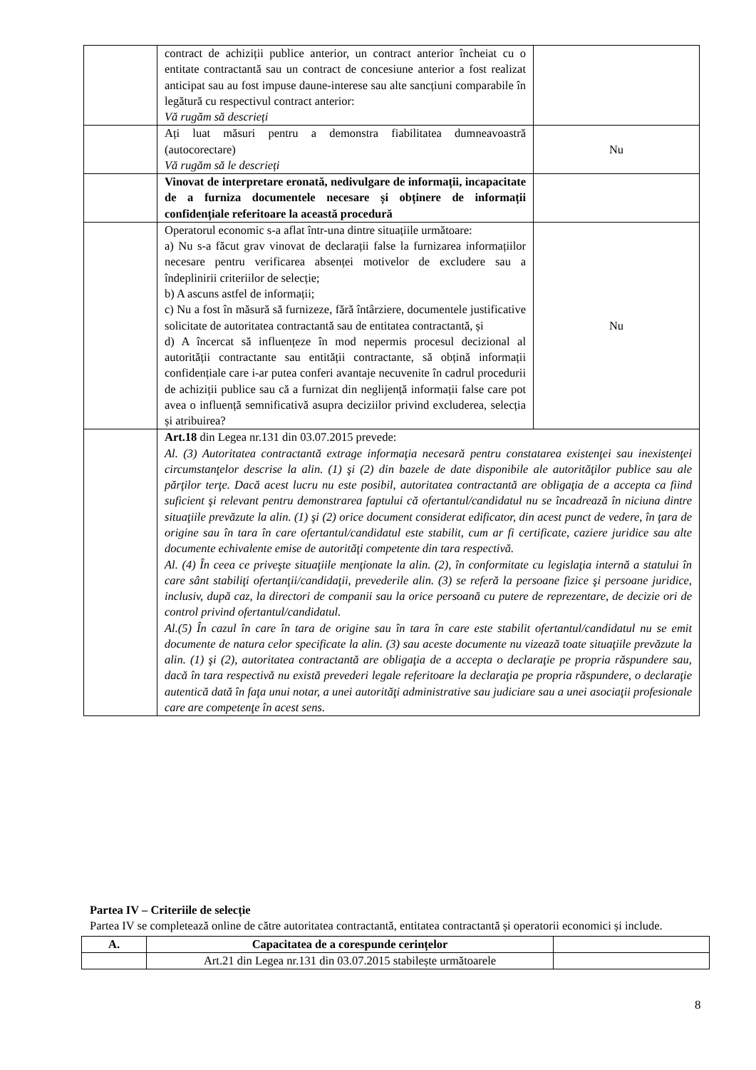| | contract de achiziții publice anterior, un contract anterior încheiat cu o entitate contractantă sau un contract de concesiune anterior a fost realizat anticipat sau au fost impuse daune-interese sau alte sancțiuni comparabile în legătură cu respectivul contract anterior: Vă rugăm să descrieți | |
| | Ați luat măsuri pentru a demonstra fiabilitatea dumneavoastră (autocorectare) Vă rugăm să le descrieți | Nu |
| | Vinovat de interpretare eronată, nedivulgare de informații, incapacitate de a furniza documentele necesare și obținere de informații confidențiale referitoare la această procedură | |
| | Operatorul economic s-a aflat într-una dintre situațiile următoare: a) Nu s-a făcut grav vinovat de declarații false la furnizarea informațiilor necesare pentru verificarea absenței motivelor de excludere sau a îndeplinirii criteriilor de selecție; b) A ascuns astfel de informații; c) Nu a fost în măsură să furnizeze, fără întârziere, documentele justificative solicitate de autoritatea contractantă sau de entitatea contractantă, și d) A încercat să influențeze în mod nepermis procesul decizional al autorității contractante sau entității contractante, să obțină informații confidențiale care i-ar putea conferi avantaje necuvenite în cadrul procedurii de achiziții publice sau că a furnizat din neglijență informații false care pot avea o influență semnificativă asupra deciziilor privind excluderea, selecția și atribuirea? | Nu |
| | Art.18 din Legea nr.131 din 03.07.2015 prevede: Al. (3) Autoritatea contractantă extrage informaţia necesară pentru constatarea existenţei sau inexistenţei circumstanţelor descrise la alin. (1) şi (2) din bazele de date disponibile ale autorităţilor publice sau ale părţilor terţe. Dacă acest lucru nu este posibil, autoritatea contractantă are obligaţia de a accepta ca fiind suficient şi relevant pentru demonstrarea faptului că ofertantul/candidatul nu se încadrează în niciuna dintre situaţiile prevăzute la alin. (1) şi (2) orice document considerat edificator, din acest punct de vedere, în ţara de origine sau în tara în care ofertantul/candidatul este stabilit, cum ar fi certificate, caziere juridice sau alte documente echivalente emise de autorităţi competente din tara respectivă. Al. (4) În ceea ce priveşte situaţiile menţionate la alin. (2), în conformitate cu legislaţia internă a statului în care sânt stabiliţi ofertanţii/candidaţii, prevederile alin. (3) se referă la persoane fizice şi persoane juridice, inclusiv, după caz, la directori de companii sau la orice persoană cu putere de reprezentare, de decizie ori de control privind ofertantul/candidatul. Al.(5) În cazul în care în tara de origine sau în tara în care este stabilit ofertantul/candidatul nu se emit documente de natura celor specificate la alin. (3) sau aceste documente nu vizează toate situaţiile prevăzute la alin. (1) şi (2), autoritatea contractantă are obligaţia de a accepta o declaraţie pe propria răspundere sau, dacă în tara respectivă nu există prevederi legale referitoare la declaraţia pe propria răspundere, o declaraţie autentică dată în faţa unui notar, a unei autorităţi administrative sau judiciare sau a unei asociaţii profesionale care are competenţe în acest sens. | |
Partea IV – Criteriile de selecție
Partea IV se completează online de către autoritatea contractantă, entitatea contractantă și operatorii economici și include.
| A. | Capacitatea de a corespunde cerințelor | |
| --- | --- | --- |
| | Art.21 din Legea nr.131 din 03.07.2015 stabilește următoarele | |
8